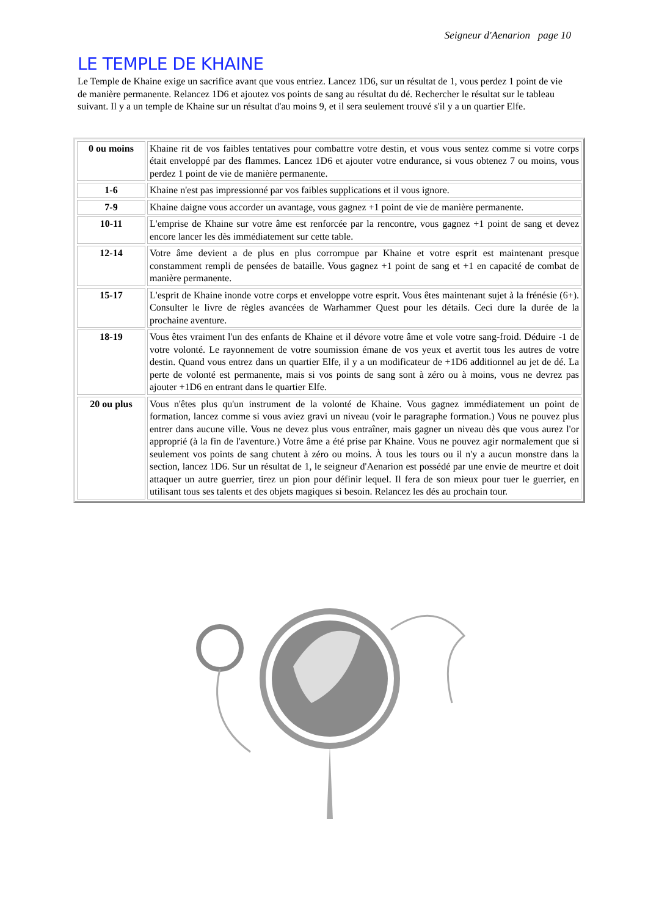Seigneur d'Aenarion page 10
LE TEMPLE DE KHAINE
Le Temple de Khaine exige un sacrifice avant que vous entriez. Lancez 1D6, sur un résultat de 1, vous perdez 1 point de vie de manière permanente. Relancez 1D6 et ajoutez vos points de sang au résultat du dé. Rechercher le résultat sur le tableau suivant. Il y a un temple de Khaine sur un résultat d'au moins 9, et il sera seulement trouvé s'il y a un quartier Elfe.
| 0 ou moins | Khaine rit de vos faibles tentatives pour combattre votre destin, et vous vous sentez comme si votre corps était enveloppé par des flammes. Lancez 1D6 et ajouter votre endurance, si vous obtenez 7 ou moins, vous perdez 1 point de vie de manière permanente. |
| 1-6 | Khaine n'est pas impressionné par vos faibles supplications et il vous ignore. |
| 7-9 | Khaine daigne vous accorder un avantage, vous gagnez +1 point de vie de manière permanente. |
| 10-11 | L'emprise de Khaine sur votre âme est renforcée par la rencontre, vous gagnez +1 point de sang et devez encore lancer les dès immédiatement sur cette table. |
| 12-14 | Votre âme devient a de plus en plus corrompue par Khaine et votre esprit est maintenant presque constamment rempli de pensées de bataille. Vous gagnez +1 point de sang et +1 en capacité de combat de manière permanente. |
| 15-17 | L'esprit de Khaine inonde votre corps et enveloppe votre esprit. Vous êtes maintenant sujet à la frénésie (6+). Consulter le livre de règles avancées de Warhammer Quest pour les détails. Ceci dure la durée de la prochaine aventure. |
| 18-19 | Vous êtes vraiment l'un des enfants de Khaine et il dévore votre âme et vole votre sang-froid. Déduire -1 de votre volonté. Le rayonnement de votre soumission émane de vos yeux et avertit tous les autres de votre destin. Quand vous entrez dans un quartier Elfe, il y a un modificateur de +1D6 additionnel au jet de dé. La perte de volonté est permanente, mais si vos points de sang sont à zéro ou à moins, vous ne devrez pas ajouter +1D6 en entrant dans le quartier Elfe. |
| 20 ou plus | Vous n'êtes plus qu'un instrument de la volonté de Khaine. Vous gagnez immédiatement un point de formation, lancez comme si vous aviez gravi un niveau (voir le paragraphe formation.) Vous ne pouvez plus entrer dans aucune ville. Vous ne devez plus vous entraîner, mais gagner un niveau dès que vous aurez l'or approprié (à la fin de l'aventure.) Votre âme a été prise par Khaine. Vous ne pouvez agir normalement que si seulement vos points de sang chutent à zéro ou moins. À tous les tours ou il n'y a aucun monstre dans la section, lancez 1D6. Sur un résultat de 1, le seigneur d'Aenarion est possédé par une envie de meurtre et doit attaquer un autre guerrier, tirez un pion pour définir lequel. Il fera de son mieux pour tuer le guerrier, en utilisant tous ses talents et des objets magiques si besoin. Relancez les dés au prochain tour. |